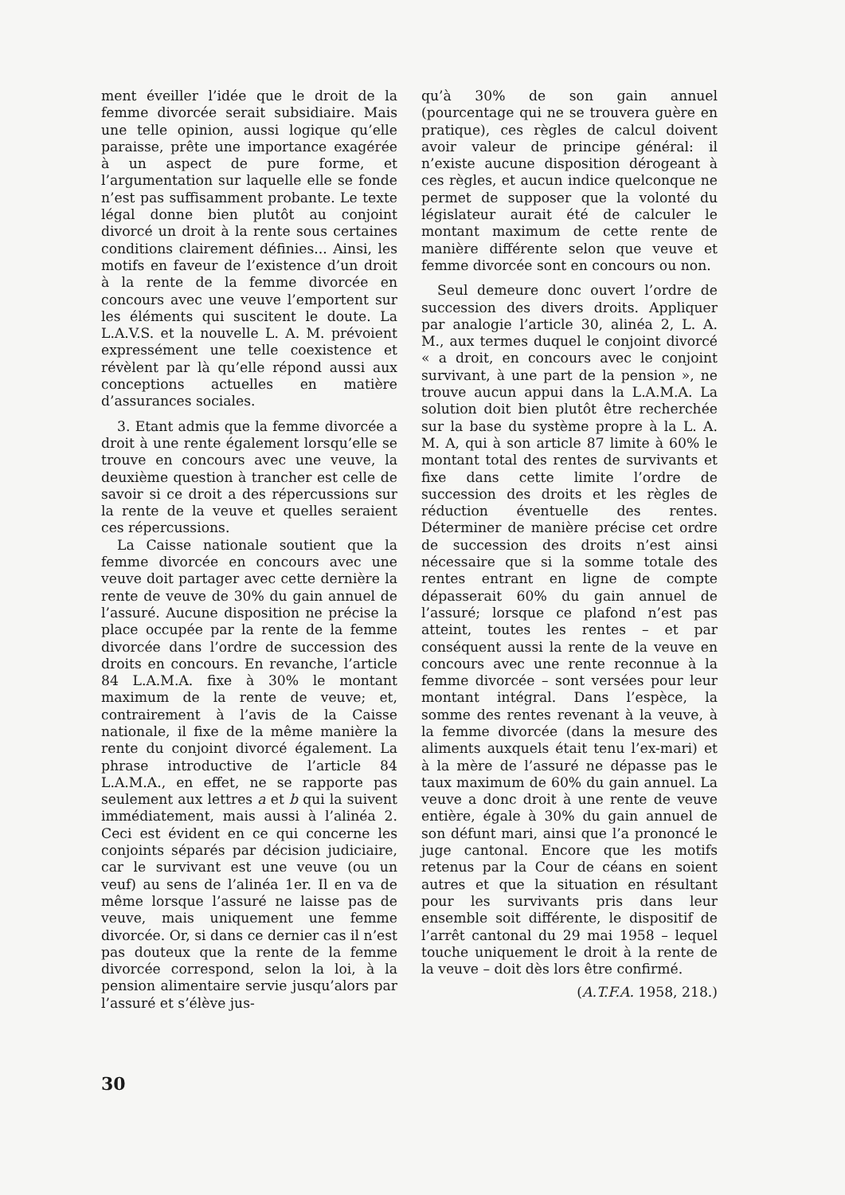ment éveiller l’idée que le droit de la femme divorcée serait subsidiaire. Mais une telle opinion, aussi logique qu’elle paraisse, prête une importance exagérée à un aspect de pure forme, et l’argumentation sur laquelle elle se fonde n’est pas suffisamment probante. Le texte légal donne bien plutôt au conjoint divorcé un droit à la rente sous certaines conditions clairement définies... Ainsi, les motifs en faveur de l’existence d’un droit à la rente de la femme divorcée en concours avec une veuve l’emportent sur les éléments qui suscitent le doute. La L.A.V.S. et la nouvelle L. A. M. prévoient expressément une telle coexistence et révèlent par là qu’elle répond aussi aux conceptions actuelles en matière d’assurances sociales.
3. Etant admis que la femme divorcée a droit à une rente également lorsqu’elle se trouve en concours avec une veuve, la deuxième question à trancher est celle de savoir si ce droit a des répercussions sur la rente de la veuve et quelles seraient ces répercussions.
La Caisse nationale soutient que la femme divorcée en concours avec une veuve doit partager avec cette dernière la rente de veuve de 30% du gain annuel de l’assuré. Aucune disposition ne précise la place occupée par la rente de la femme divorcée dans l’ordre de succession des droits en concours. En revanche, l’article 84 L.A.M.A. fixe à 30% le montant maximum de la rente de veuve; et, contrairement à l’avis de la Caisse nationale, il fixe de la même manière la rente du conjoint divorcé également. La phrase introductive de l’article 84 L.A.M.A., en effet, ne se rapporte pas seulement aux lettres a et b qui la suivent immédiatement, mais aussi à l’alinéa 2. Ceci est évident en ce qui concerne les conjoints séparés par décision judiciaire, car le survivant est une veuve (ou un veuf) au sens de l’alinéa 1er. Il en va de même lorsque l’assuré ne laisse pas de veuve, mais uniquement une femme divorcée. Or, si dans ce dernier cas il n’est pas douteux que la rente de la femme divorcée correspond, selon la loi, à la pension alimentaire servie jusqu’alors par l’assuré et s’élève jus-
qu’à 30% de son gain annuel (pourcentage qui ne se trouvera guère en pratique), ces règles de calcul doivent avoir valeur de principe général: il n’existe aucune disposition dérogeant à ces règles, et aucun indice quelconque ne permet de supposer que la volonté du législateur aurait été de calculer le montant maximum de cette rente de manière différente selon que veuve et femme divorcée sont en concours ou non.
Seul demeure donc ouvert l’ordre de succession des divers droits. Appliquer par analogie l’article 30, alinéa 2, L. A. M., aux termes duquel le conjoint divorcé « a droit, en concours avec le conjoint survivant, à une part de la pension », ne trouve aucun appui dans la L.A.M.A. La solution doit bien plutôt être recherchée sur la base du système propre à la L. A. M. A, qui à son article 87 limite à 60% le montant total des rentes de survivants et fixe dans cette limite l’ordre de succession des droits et les règles de réduction éventuelle des rentes. Déterminer de manière précise cet ordre de succession des droits n’est ainsi nécessaire que si la somme totale des rentes entrant en ligne de compte dépasserait 60% du gain annuel de l’assuré; lorsque ce plafond n’est pas atteint, toutes les rentes – et par conséquent aussi la rente de la veuve en concours avec une rente reconnue à la femme divorcée – sont versées pour leur montant intégral. Dans l’espèce, la somme des rentes revenant à la veuve, à la femme divorcée (dans la mesure des aliments auxquels était tenu l’ex-mari) et à la mère de l’assuré ne dépasse pas le taux maximum de 60% du gain annuel. La veuve a donc droit à une rente de veuve entière, égale à 30% du gain annuel de son défunt mari, ainsi que l’a prononcé le juge cantonal. Encore que les motifs retenus par la Cour de céans en soient autres et que la situation en résultant pour les survivants pris dans leur ensemble soit différente, le dispositif de l’arrêt cantonal du 29 mai 1958 – lequel touche uniquement le droit à la rente de la veuve – doit dès lors être confirmé.
(A.T.F.A. 1958, 218.)
30